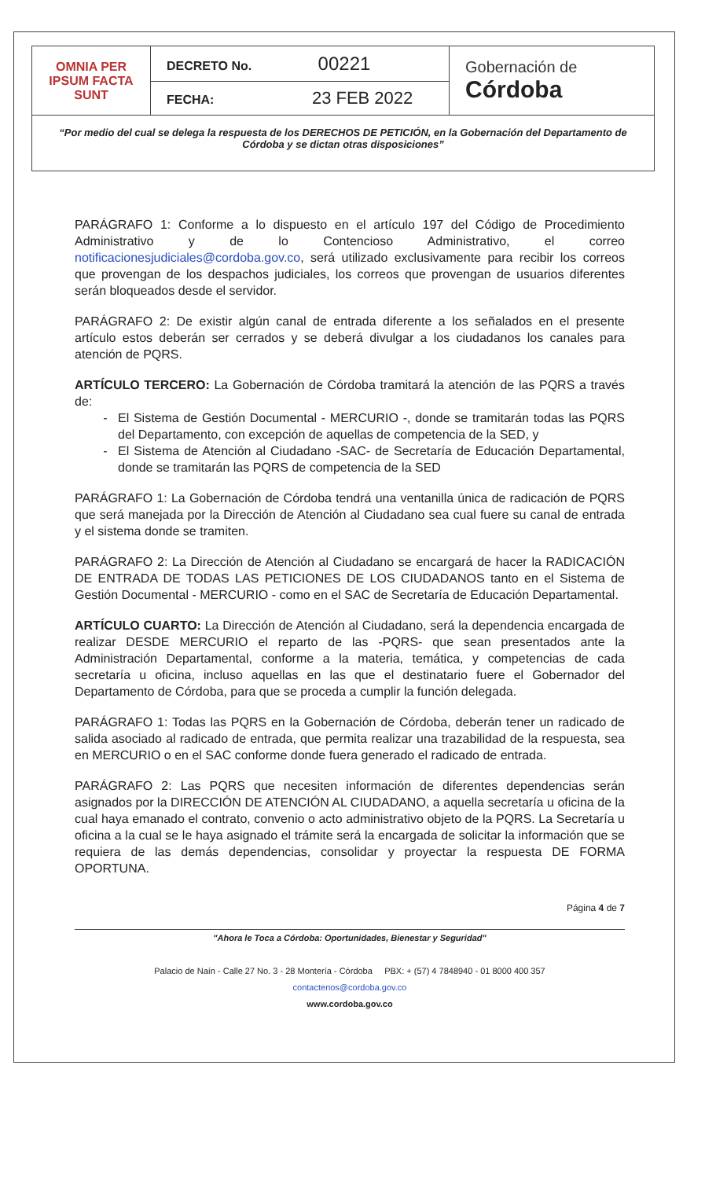| OMNIA PER IPSUM FACTA SUNT | DECRETO No. 00221 | Gobernación de Córdoba |
| | FECHA: 23 FEB 2022 | |
“Por medio del cual se delega la respuesta de los DERECHOS DE PETICIÓN, en la Gobernación del Departamento de Córdoba y se dictan otras disposiciones”
PARÁGRAFO 1: Conforme a lo dispuesto en el artículo 197 del Código de Procedimiento Administrativo y de lo Contencioso Administrativo, el correo notificacionesjudiciales@cordoba.gov.co, será utilizado exclusivamente para recibir los correos que provengan de los despachos judiciales, los correos que provengan de usuarios diferentes serán bloqueados desde el servidor.
PARÁGRAFO 2: De existir algún canal de entrada diferente a los señalados en el presente artículo estos deberán ser cerrados y se deberá divulgar a los ciudadanos los canales para atención de PQRS.
ARTÍCULO TERCERO: La Gobernación de Córdoba tramitará la atención de las PQRS a través de:
El Sistema de Gestión Documental - MERCURIO -, donde se tramitarán todas las PQRS del Departamento, con excepción de aquellas de competencia de la SED, y
El Sistema de Atención al Ciudadano -SAC- de Secretaría de Educación Departamental, donde se tramitarán las PQRS de competencia de la SED
PARÁGRAFO 1: La Gobernación de Córdoba tendrá una ventanilla única de radicación de PQRS que será manejada por la Dirección de Atención al Ciudadano sea cual fuere su canal de entrada y el sistema donde se tramiten.
PARÁGRAFO 2: La Dirección de Atención al Ciudadano se encargará de hacer la RADICACIÓN DE ENTRADA DE TODAS LAS PETICIONES DE LOS CIUDADANOS tanto en el Sistema de Gestión Documental - MERCURIO - como en el SAC de Secretaría de Educación Departamental.
ARTÍCULO CUARTO: La Dirección de Atención al Ciudadano, será la dependencia encargada de realizar DESDE MERCURIO el reparto de las -PQRS- que sean presentados ante la Administración Departamental, conforme a la materia, temática, y competencias de cada secretaría u oficina, incluso aquellas en las que el destinatario fuere el Gobernador del Departamento de Córdoba, para que se proceda a cumplir la función delegada.
PARÁGRAFO 1: Todas las PQRS en la Gobernación de Córdoba, deberán tener un radicado de salida asociado al radicado de entrada, que permita realizar una trazabilidad de la respuesta, sea en MERCURIO o en el SAC conforme donde fuera generado el radicado de entrada.
PARÁGRAFO 2: Las PQRS que necesiten información de diferentes dependencias serán asignados por la DIRECCIÓN DE ATENCIÓN AL CIUDADANO, a aquella secretaría u oficina de la cual haya emanado el contrato, convenio o acto administrativo objeto de la PQRS. La Secretaría u oficina a la cual se le haya asignado el trámite será la encargada de solicitar la información que se requiera de las demás dependencias, consolidar y proyectar la respuesta DE FORMA OPORTUNA.
Página 4 de 7
"Ahora le Toca a Córdoba: Oportunidades, Bienestar y Seguridad"
Palacio de Naín - Calle 27 No. 3 - 28 Montería - Córdoba PBX: + (57) 4 7848940 - 01 8000 400 357
contactenos@cordoba.gov.co
www.cordoba.gov.co